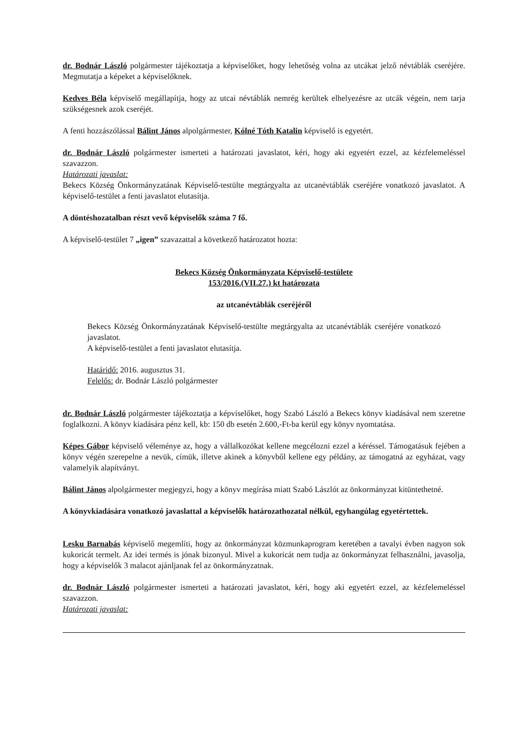dr. Bodnár László polgármester tájékoztatja a képviselőket, hogy lehetőség volna az utcákat jelző névtáblák cseréjére. Megmutatja a képeket a képviselőknek.
Kedves Béla képviselő megállapítja, hogy az utcai névtáblák nemrég kerültek elhelyezésre az utcák végein, nem tarja szükségesnek azok cseréjét.
A fenti hozzászólással Bálint János alpolgármester, Kólné Tóth Katalin képviselő is egyetért.
dr. Bodnár László polgármester ismerteti a határozati javaslatot, kéri, hogy aki egyetért ezzel, az kézfelemeléssel szavazzon.
Határozati javaslat:
Bekecs Község Önkormányzatának Képviselő-testülte megtárgyalta az utcanévtáblák cseréjére vonatkozó javaslatot. A képviselő-testület a fenti javaslatot elutasítja.
A döntéshozatalban részt vevő képviselők száma 7 fő.
A képviselő-testület 7 „igen” szavazattal a következő határozatot hozta:
Bekecs Község Önkormányzata Képviselő-testülete
153/2016.(VII.27.) kt határozata
az utcanévtáblák cseréjéről
Bekecs Község Önkormányzatának Képviselő-testülte megtárgyalta az utcanévtáblák cseréjére vonatkozó javaslatot.
A képviselő-testület a fenti javaslatot elutasítja.
Határidő: 2016. augusztus 31.
Felelős: dr. Bodnár László polgármester
dr. Bodnár László polgármester tájékoztatja a képviselőket, hogy Szabó László a Bekecs könyv kiadásával nem szeretne foglalkozni. A könyv kiadására pénz kell, kb: 150 db esetén 2.600,-Ft-ba kerül egy könyv nyomtatása.
Képes Gábor képviselő véleménye az, hogy a vállalkozókat kellene megcélozni ezzel a kéréssel. Támogatásuk fejében a könyv végén szerepelne a nevük, címük, illetve akinek a könyvből kellene egy példány, az támogatná az egyházat, vagy valamelyik alapítványt.
Bálint János alpolgármester megjegyzi, hogy a könyv megírása miatt Szabó Lászlót az önkormányzat kitüntethetné.
A könyvkiadására vonatkozó javaslattal a képviselők határozathozatal nélkül, egyhangúlag egyetértettek.
Lesku Barnabás képviselő megemlíti, hogy az önkormányzat közmunkaprogram keretében a tavalyi évben nagyon sok kukoricát termelt. Az idei termés is jónak bizonyul. Mivel a kukoricát nem tudja az önkormányzat felhasználni, javasolja, hogy a képviselők 3 malacot ajánljanak fel az önkormányzatnak.
dr. Bodnár László polgármester ismerteti a határozati javaslatot, kéri, hogy aki egyetért ezzel, az kézfelemeléssel szavazzon.
Határozati javaslat: